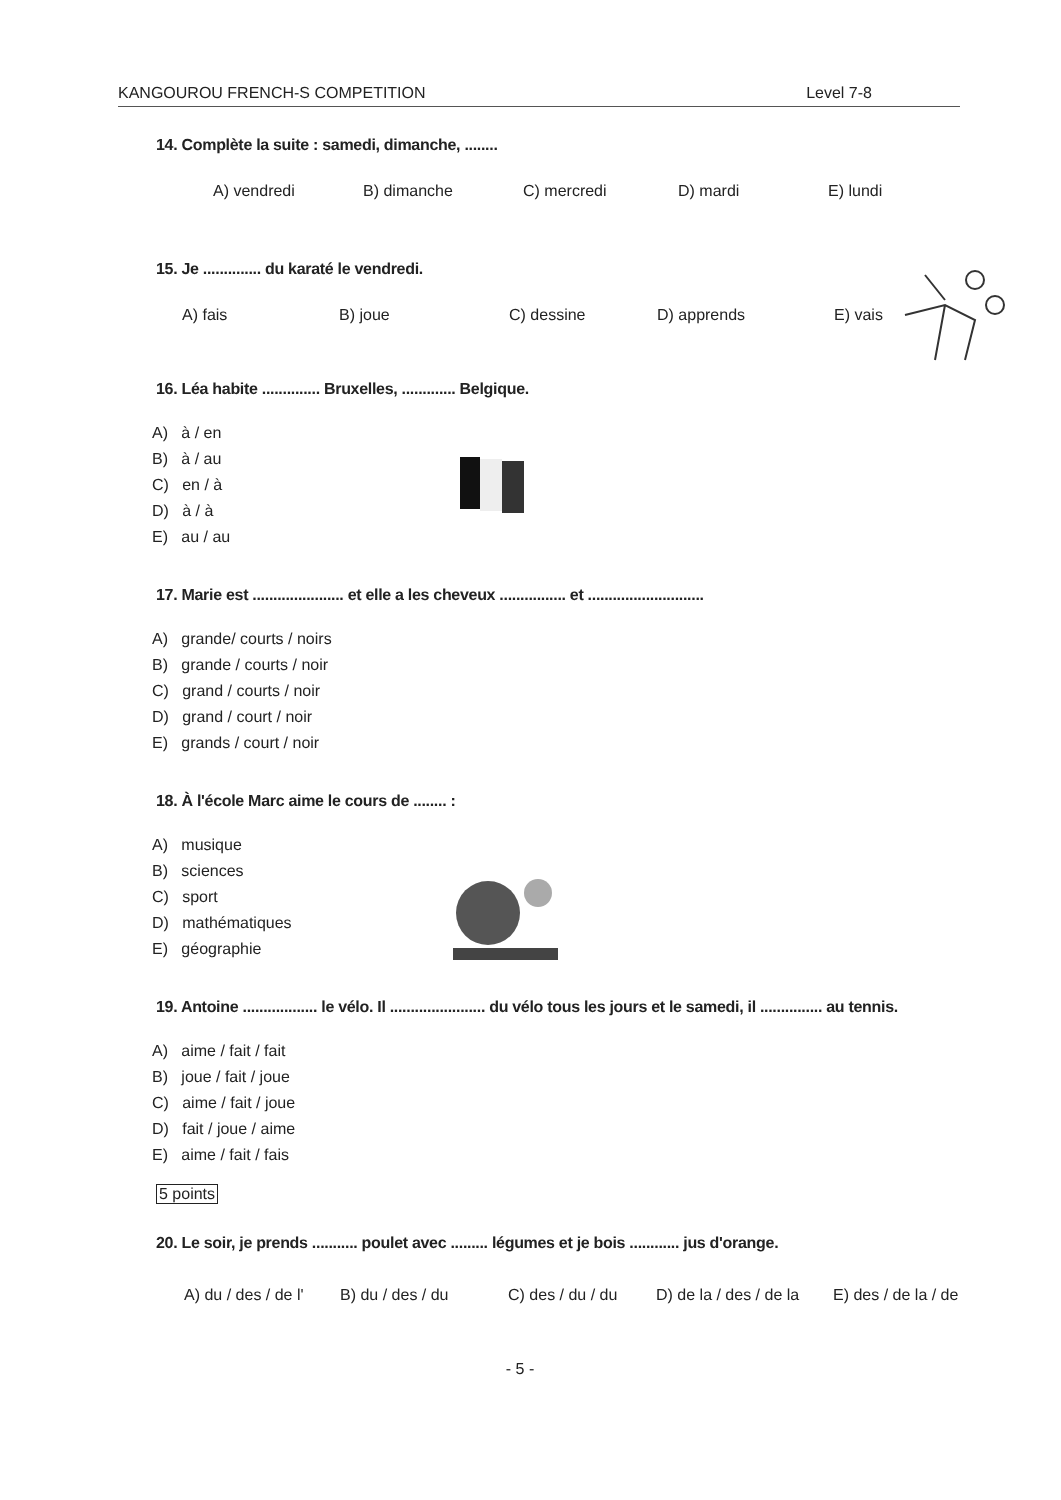KANGOUROU FRENCH-S COMPETITION Level 7-8
14. Complète la suite : samedi, dimanche, ........
A) vendredi B) dimanche C) mercredi D) mardi E) lundi
15. Je .............. du karaté le vendredi.
A) fais B) joue C) dessine D) apprends E) vais
16. Léa habite .............. Bruxelles, ............. Belgique.
A) à / en
B) à / au
C) en / à
D) à / à
E) au / au
17. Marie est ...................... et elle a les cheveux ................ et ............................
A) grande/ courts / noirs
B) grande / courts / noir
C) grand / courts / noir
D) grand / court / noir
E) grands / court / noir
18. À l'école Marc aime le cours de ........ :
A) musique
B) sciences
C) sport
D) mathématiques
E) géographie
19. Antoine .................. le vélo. Il ....................... du vélo tous les jours et le samedi, il ............... au tennis.
A) aime / fait / fait
B) joue / fait / joue
C) aime / fait / joue
D) fait / joue / aime
E) aime / fait / fais
5 points
20. Le soir, je prends ........... poulet avec ......... légumes et je bois ............ jus d'orange.
A) du / des / de l' B) du / des / du C) des / du / du D) de la / des / de la E) des / de la / de
- 5 -